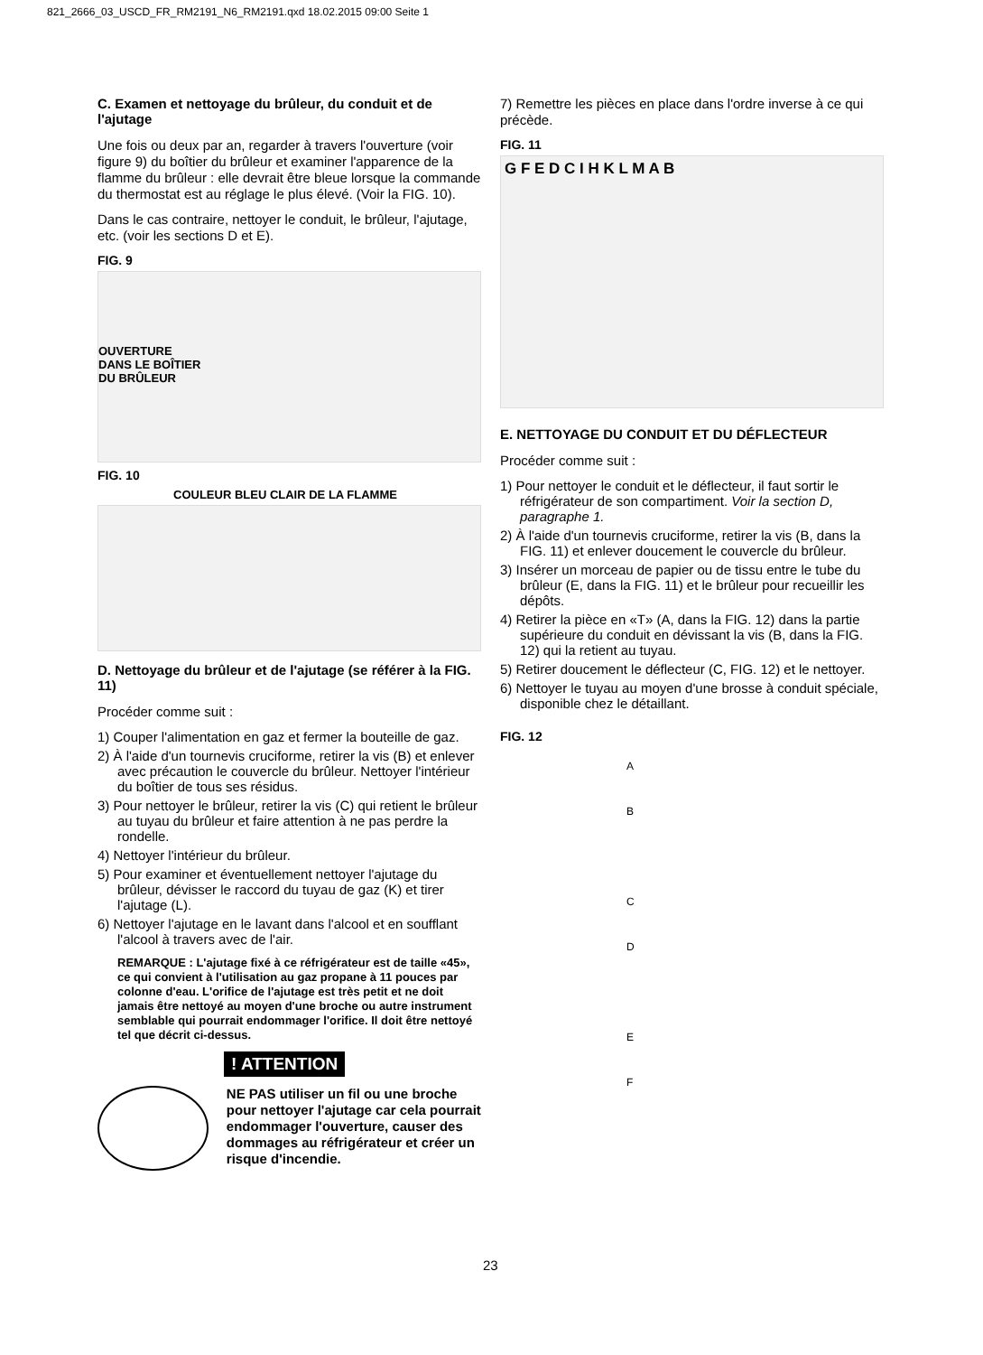821_2666_03_USCD_FR_RM2191_N6_RM2191.qxd 18.02.2015 09:00 Seite 1
C. Examen et nettoyage du brûleur, du conduit et de l'ajutage
Une fois ou deux par an, regarder à travers l'ouverture (voir figure 9) du boîtier du brûleur et examiner l'apparence de la flamme du brûleur : elle devrait être bleue lorsque la commande du thermostat est au réglage le plus élevé. (Voir la FIG. 10).
Dans le cas contraire, nettoyer le conduit, le brûleur, l'ajutage, etc. (voir les sections D et E).
FIG. 9
OUVERTURE
DANS LE BOÎTIER
DU BRÛLEUR
FIG. 10
COULEUR BLEU CLAIR DE LA FLAMME
D. Nettoyage du brûleur et de l'ajutage (se référer à la FIG. 11)
Procéder comme suit :
1) Couper l'alimentation en gaz et fermer la bouteille de gaz.
2) À l'aide d'un tournevis cruciforme, retirer la vis (B) et enlever avec précaution le couvercle du brûleur. Nettoyer l'intérieur du boîtier de tous ses résidus.
3) Pour nettoyer le brûleur, retirer la vis (C) qui retient le brûleur au tuyau du brûleur et faire attention à ne pas perdre la rondelle.
4) Nettoyer l'intérieur du brûleur.
5) Pour examiner et éventuellement nettoyer l'ajutage du brûleur, dévisser le raccord du tuyau de gaz (K) et tirer l'ajutage (L).
6) Nettoyer l'ajutage en le lavant dans l'alcool et en soufflant l'alcool à travers avec de l'air.
REMARQUE : L'ajutage fixé à ce réfrigérateur est de taille «45», ce qui convient à l'utilisation au gaz propane à 11 pouces par colonne d'eau. L'orifice de l'ajutage est très petit et ne doit jamais être nettoyé au moyen d'une broche ou autre instrument semblable qui pourrait endommager l'orifice. Il doit être nettoyé tel que décrit ci-dessus.
! ATTENTION
NE PAS utiliser un fil ou une broche pour nettoyer l'ajutage car cela pourrait endommager l'ouverture, causer des dommages au réfrigérateur et créer un risque d'incendie.
7) Remettre les pièces en place dans l'ordre inverse à ce qui précède.
FIG. 11
G F E D C I H K L M A B
E. NETTOYAGE DU CONDUIT ET DU DÉFLECTEUR
Procéder comme suit :
1) Pour nettoyer le conduit et le déflecteur, il faut sortir le réfrigérateur de son compartiment. Voir la section D, paragraphe 1.
2) À l'aide d'un tournevis cruciforme, retirer la vis (B, dans la FIG. 11) et enlever doucement le couvercle du brûleur.
3) Insérer un morceau de papier ou de tissu entre le tube du brûleur (E, dans la FIG. 11) et le brûleur pour recueillir les dépôts.
4) Retirer la pièce en «T» (A, dans la FIG. 12) dans la partie supérieure du conduit en dévissant la vis (B, dans la FIG. 12) qui la retient au tuyau.
5) Retirer doucement le déflecteur (C, FIG. 12) et le nettoyer.
6) Nettoyer le tuyau au moyen d'une brosse à conduit spéciale, disponible chez le détaillant.
FIG. 12
A
B
C
D
E
F
23